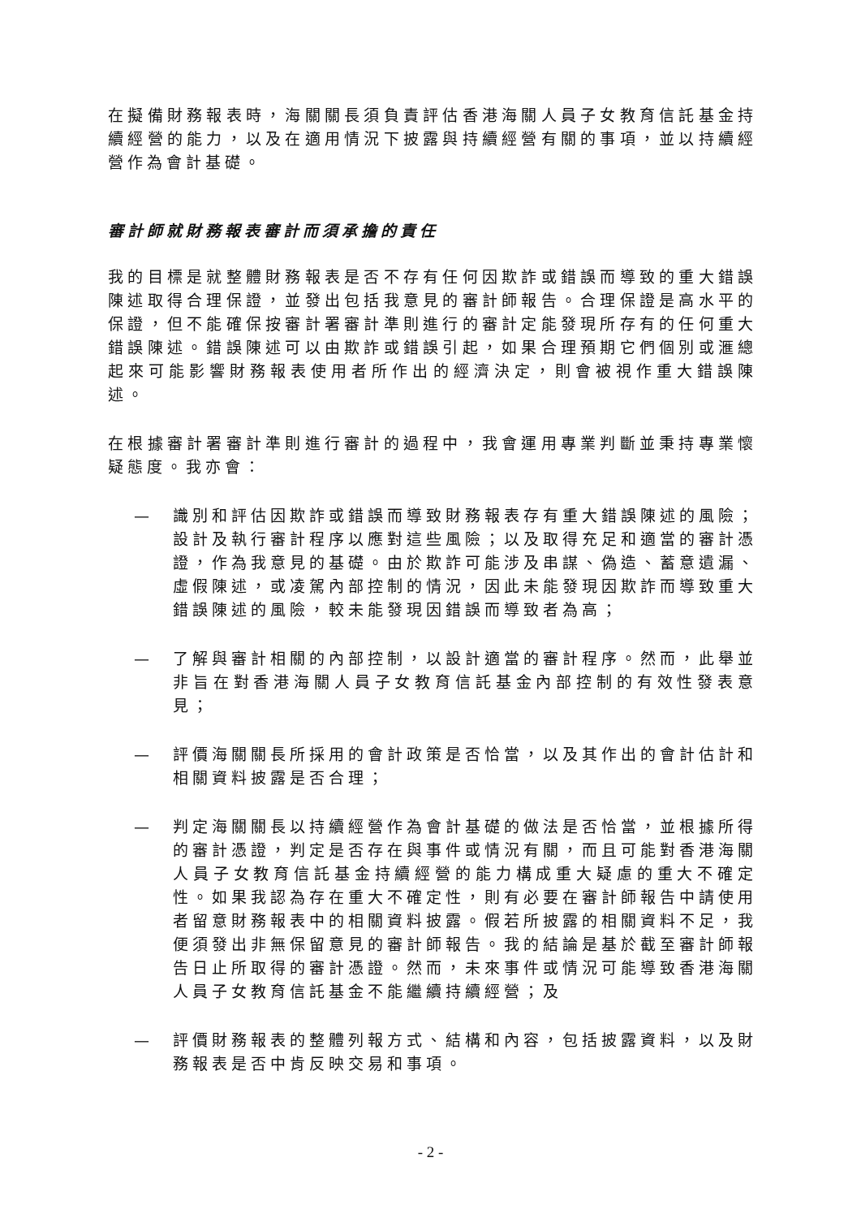在擬備財務報表時，海關關長須負責評估香港海關人員子女教育信託基金持續經營的能力，以及在適用情況下披露與持續經營有關的事項，並以持續經營作為會計基礎。
審計師就財務報表審計而須承擔的責任
我的目標是就整體財務報表是否不存有任何因欺詐或錯誤而導致的重大錯誤陳述取得合理保證，並發出包括我意見的審計師報告。合理保證是高水平的保證，但不能確保按審計署審計準則進行的審計定能發現所存有的任何重大錯誤陳述。錯誤陳述可以由欺詐或錯誤引起，如果合理預期它們個別或滙總起來可能影響財務報表使用者所作出的經濟決定，則會被視作重大錯誤陳述。
在根據審計署審計準則進行審計的過程中，我會運用專業判斷並秉持專業懷疑態度。我亦會：
— 識別和評估因欺詐或錯誤而導致財務報表存有重大錯誤陳述的風險；設計及執行審計程序以應對這些風險；以及取得充足和適當的審計憑證，作為我意見的基礎。由於欺詐可能涉及串謀、偽造、蓄意遺漏、虛假陳述，或凌駕內部控制的情況，因此未能發現因欺詐而導致重大錯誤陳述的風險，較未能發現因錯誤而導致者為高；
— 了解與審計相關的內部控制，以設計適當的審計程序。然而，此舉並非旨在對香港海關人員子女教育信託基金內部控制的有效性發表意見；
— 評價海關關長所採用的會計政策是否恰當，以及其作出的會計估計和相關資料披露是否合理；
— 判定海關關長以持續經營作為會計基礎的做法是否恰當，並根據所得的審計憑證，判定是否存在與事件或情況有關，而且可能對香港海關人員子女教育信託基金持續經營的能力構成重大疑慮的重大不確定性。如果我認為存在重大不確定性，則有必要在審計師報告中請使用者留意財務報表中的相關資料披露。假若所披露的相關資料不足，我便須發出非無保留意見的審計師報告。我的結論是基於截至審計師報告日止所取得的審計憑證。然而，未來事件或情況可能導致香港海關人員子女教育信託基金不能繼續持續經營；及
— 評價財務報表的整體列報方式、結構和內容，包括披露資料，以及財務報表是否中肯反映交易和事項。
- 2 -